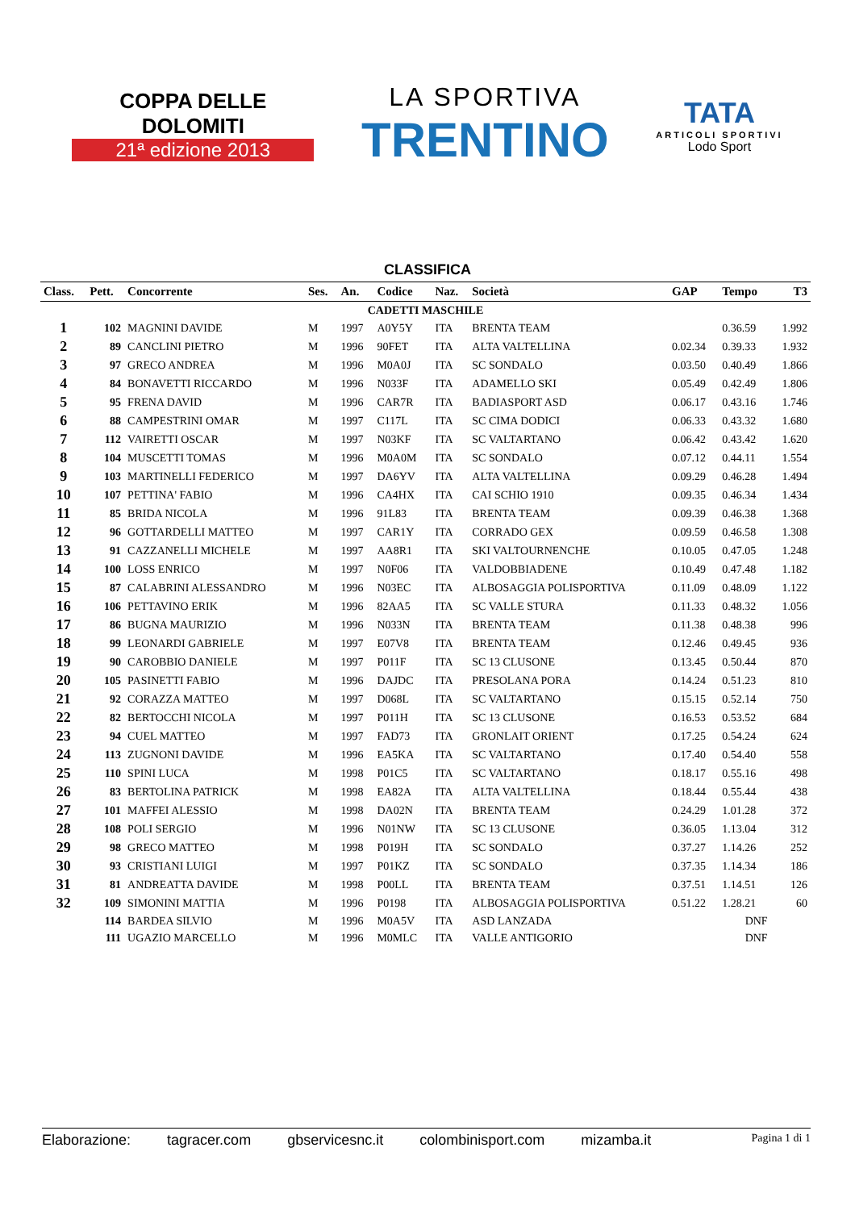COPPA DELLE DOLOMITI
21ª edizione 2013
LA SPORTIVA
TRENTINO
TATA
ARTICOLI SPORTIVI
Lodo Sport
CLASSIFICA
| Class. | Pett. | Concorrente | Ses. | An. | Codice | Naz. | Società | GAP | Tempo | T3 |
| --- | --- | --- | --- | --- | --- | --- | --- | --- | --- | --- |
| CADETTI MASCHILE | | | | | | | | | | |
| 1 | 102 | MAGNINI DAVIDE | M | 1997 | A0Y5Y | ITA | BRENTA TEAM | | 0.36.59 | 1.992 |
| 2 | 89 | CANCLINI PIETRO | M | 1996 | 90FET | ITA | ALTA VALTELLINA | 0.02.34 | 0.39.33 | 1.932 |
| 3 | 97 | GRECO ANDREA | M | 1996 | M0A0J | ITA | SC SONDALO | 0.03.50 | 0.40.49 | 1.866 |
| 4 | 84 | BONAVETTI RICCARDO | M | 1996 | N033F | ITA | ADAMELLO SKI | 0.05.49 | 0.42.49 | 1.806 |
| 5 | 95 | FRENA DAVID | M | 1996 | CAR7R | ITA | BADIASPORT ASD | 0.06.17 | 0.43.16 | 1.746 |
| 6 | 88 | CAMPESTRINI OMAR | M | 1997 | C117L | ITA | SC CIMA DODICI | 0.06.33 | 0.43.32 | 1.680 |
| 7 | 112 | VAIRETTI OSCAR | M | 1997 | N03KF | ITA | SC VALTARTANO | 0.06.42 | 0.43.42 | 1.620 |
| 8 | 104 | MUSCETTI TOMAS | M | 1996 | M0A0M | ITA | SC SONDALO | 0.07.12 | 0.44.11 | 1.554 |
| 9 | 103 | MARTINELLI FEDERICO | M | 1997 | DA6YV | ITA | ALTA VALTELLINA | 0.09.29 | 0.46.28 | 1.494 |
| 10 | 107 | PETTINA' FABIO | M | 1996 | CA4HX | ITA | CAI SCHIO 1910 | 0.09.35 | 0.46.34 | 1.434 |
| 11 | 85 | BRIDA NICOLA | M | 1996 | 91L83 | ITA | BRENTA TEAM | 0.09.39 | 0.46.38 | 1.368 |
| 12 | 96 | GOTTARDELLI MATTEO | M | 1997 | CAR1Y | ITA | CORRADO GEX | 0.09.59 | 0.46.58 | 1.308 |
| 13 | 91 | CAZZANELLI MICHELE | M | 1997 | AA8R1 | ITA | SKI VALTOURNENCHE | 0.10.05 | 0.47.05 | 1.248 |
| 14 | 100 | LOSS ENRICO | M | 1997 | N0F06 | ITA | VALDOBBIADENE | 0.10.49 | 0.47.48 | 1.182 |
| 15 | 87 | CALABRINI ALESSANDRO | M | 1996 | N03EC | ITA | ALBOSAGGIA POLISPORTIVA | 0.11.09 | 0.48.09 | 1.122 |
| 16 | 106 | PETTAVINO ERIK | M | 1996 | 82AA5 | ITA | SC VALLE STURA | 0.11.33 | 0.48.32 | 1.056 |
| 17 | 86 | BUGNA MAURIZIO | M | 1996 | N033N | ITA | BRENTA TEAM | 0.11.38 | 0.48.38 | 996 |
| 18 | 99 | LEONARDI GABRIELE | M | 1997 | E07V8 | ITA | BRENTA TEAM | 0.12.46 | 0.49.45 | 936 |
| 19 | 90 | CAROBBIO DANIELE | M | 1997 | P011F | ITA | SC 13 CLUSONE | 0.13.45 | 0.50.44 | 870 |
| 20 | 105 | PASINETTI FABIO | M | 1996 | DAJDC | ITA | PRESOLANA PORA | 0.14.24 | 0.51.23 | 810 |
| 21 | 92 | CORAZZA MATTEO | M | 1997 | D068L | ITA | SC VALTARTANO | 0.15.15 | 0.52.14 | 750 |
| 22 | 82 | BERTOCCHI NICOLA | M | 1997 | P011H | ITA | SC 13 CLUSONE | 0.16.53 | 0.53.52 | 684 |
| 23 | 94 | CUEL MATTEO | M | 1997 | FAD73 | ITA | GRONLAIT ORIENT | 0.17.25 | 0.54.24 | 624 |
| 24 | 113 | ZUGNONI DAVIDE | M | 1996 | EA5KA | ITA | SC VALTARTANO | 0.17.40 | 0.54.40 | 558 |
| 25 | 110 | SPINI LUCA | M | 1998 | P01C5 | ITA | SC VALTARTANO | 0.18.17 | 0.55.16 | 498 |
| 26 | 83 | BERTOLINA PATRICK | M | 1998 | EA82A | ITA | ALTA VALTELLINA | 0.18.44 | 0.55.44 | 438 |
| 27 | 101 | MAFFEI ALESSIO | M | 1998 | DA02N | ITA | BRENTA TEAM | 0.24.29 | 1.01.28 | 372 |
| 28 | 108 | POLI SERGIO | M | 1996 | N01NW | ITA | SC 13 CLUSONE | 0.36.05 | 1.13.04 | 312 |
| 29 | 98 | GRECO MATTEO | M | 1998 | P019H | ITA | SC SONDALO | 0.37.27 | 1.14.26 | 252 |
| 30 | 93 | CRISTIANI LUIGI | M | 1997 | P01KZ | ITA | SC SONDALO | 0.37.35 | 1.14.34 | 186 |
| 31 | 81 | ANDREATTA DAVIDE | M | 1998 | P00LL | ITA | BRENTA TEAM | 0.37.51 | 1.14.51 | 126 |
| 32 | 109 | SIMONINI MATTIA | M | 1996 | P0198 | ITA | ALBOSAGGIA POLISPORTIVA | 0.51.22 | 1.28.21 | 60 |
| | 114 | BARDEA SILVIO | M | 1996 | M0A5V | ITA | ASD LANZADA | | DNF | |
| | 111 | UGAZIO MARCELLO | M | 1996 | M0MLC | ITA | VALLE ANTIGORIO | | DNF | |
Elaborazione: tagracer.com gbservicesnc.it colombinisport.com mizamba.it Pagina 1 di 1